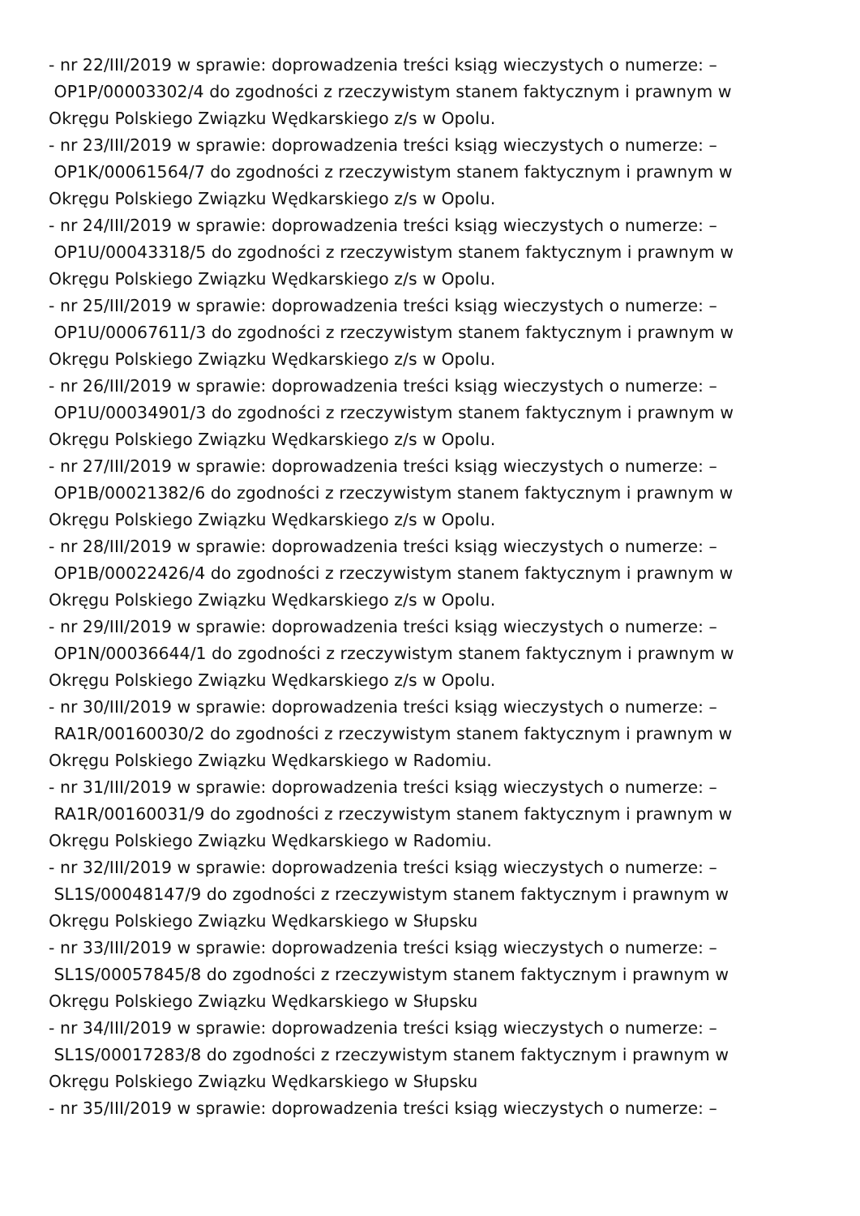- nr 22/III/2019 w sprawie: doprowadzenia treści ksiąg wieczystych o numerze: –
OP1P/00003302/4 do zgodności z rzeczywistym stanem faktycznym i prawnym w
Okręgu Polskiego Związku Wędkarskiego z/s w Opolu.
- nr 23/III/2019 w sprawie: doprowadzenia treści ksiąg wieczystych o numerze: –
OP1K/00061564/7 do zgodności z rzeczywistym stanem faktycznym i prawnym w
Okręgu Polskiego Związku Wędkarskiego z/s w Opolu.
- nr 24/III/2019 w sprawie: doprowadzenia treści ksiąg wieczystych o numerze: –
OP1U/00043318/5 do zgodności z rzeczywistym stanem faktycznym i prawnym w
Okręgu Polskiego Związku Wędkarskiego z/s w Opolu.
- nr 25/III/2019 w sprawie: doprowadzenia treści ksiąg wieczystych o numerze: –
OP1U/00067611/3 do zgodności z rzeczywistym stanem faktycznym i prawnym w
Okręgu Polskiego Związku Wędkarskiego z/s w Opolu.
- nr 26/III/2019 w sprawie: doprowadzenia treści ksiąg wieczystych o numerze: –
OP1U/00034901/3 do zgodności z rzeczywistym stanem faktycznym i prawnym w
Okręgu Polskiego Związku Wędkarskiego z/s w Opolu.
- nr 27/III/2019 w sprawie: doprowadzenia treści ksiąg wieczystych o numerze: –
OP1B/00021382/6 do zgodności z rzeczywistym stanem faktycznym i prawnym w
Okręgu Polskiego Związku Wędkarskiego z/s w Opolu.
- nr 28/III/2019 w sprawie: doprowadzenia treści ksiąg wieczystych o numerze: –
OP1B/00022426/4 do zgodności z rzeczywistym stanem faktycznym i prawnym w
Okręgu Polskiego Związku Wędkarskiego z/s w Opolu.
- nr 29/III/2019 w sprawie: doprowadzenia treści ksiąg wieczystych o numerze: –
OP1N/00036644/1 do zgodności z rzeczywistym stanem faktycznym i prawnym w
Okręgu Polskiego Związku Wędkarskiego z/s w Opolu.
- nr 30/III/2019 w sprawie: doprowadzenia treści ksiąg wieczystych o numerze: –
RA1R/00160030/2 do zgodności z rzeczywistym stanem faktycznym i prawnym w
Okręgu Polskiego Związku Wędkarskiego w Radomiu.
- nr 31/III/2019 w sprawie: doprowadzenia treści ksiąg wieczystych o numerze: –
RA1R/00160031/9 do zgodności z rzeczywistym stanem faktycznym i prawnym w
Okręgu Polskiego Związku Wędkarskiego w Radomiu.
- nr 32/III/2019 w sprawie: doprowadzenia treści ksiąg wieczystych o numerze: –
SL1S/00048147/9 do zgodności z rzeczywistym stanem faktycznym i prawnym w
Okręgu Polskiego Związku Wędkarskiego w Słupsku
- nr 33/III/2019 w sprawie: doprowadzenia treści ksiąg wieczystych o numerze: –
SL1S/00057845/8 do zgodności z rzeczywistym stanem faktycznym i prawnym w
Okręgu Polskiego Związku Wędkarskiego w Słupsku
- nr 34/III/2019 w sprawie: doprowadzenia treści ksiąg wieczystych o numerze: –
SL1S/00017283/8 do zgodności z rzeczywistym stanem faktycznym i prawnym w
Okręgu Polskiego Związku Wędkarskiego w Słupsku
- nr 35/III/2019 w sprawie: doprowadzenia treści ksiąg wieczystych o numerze: –